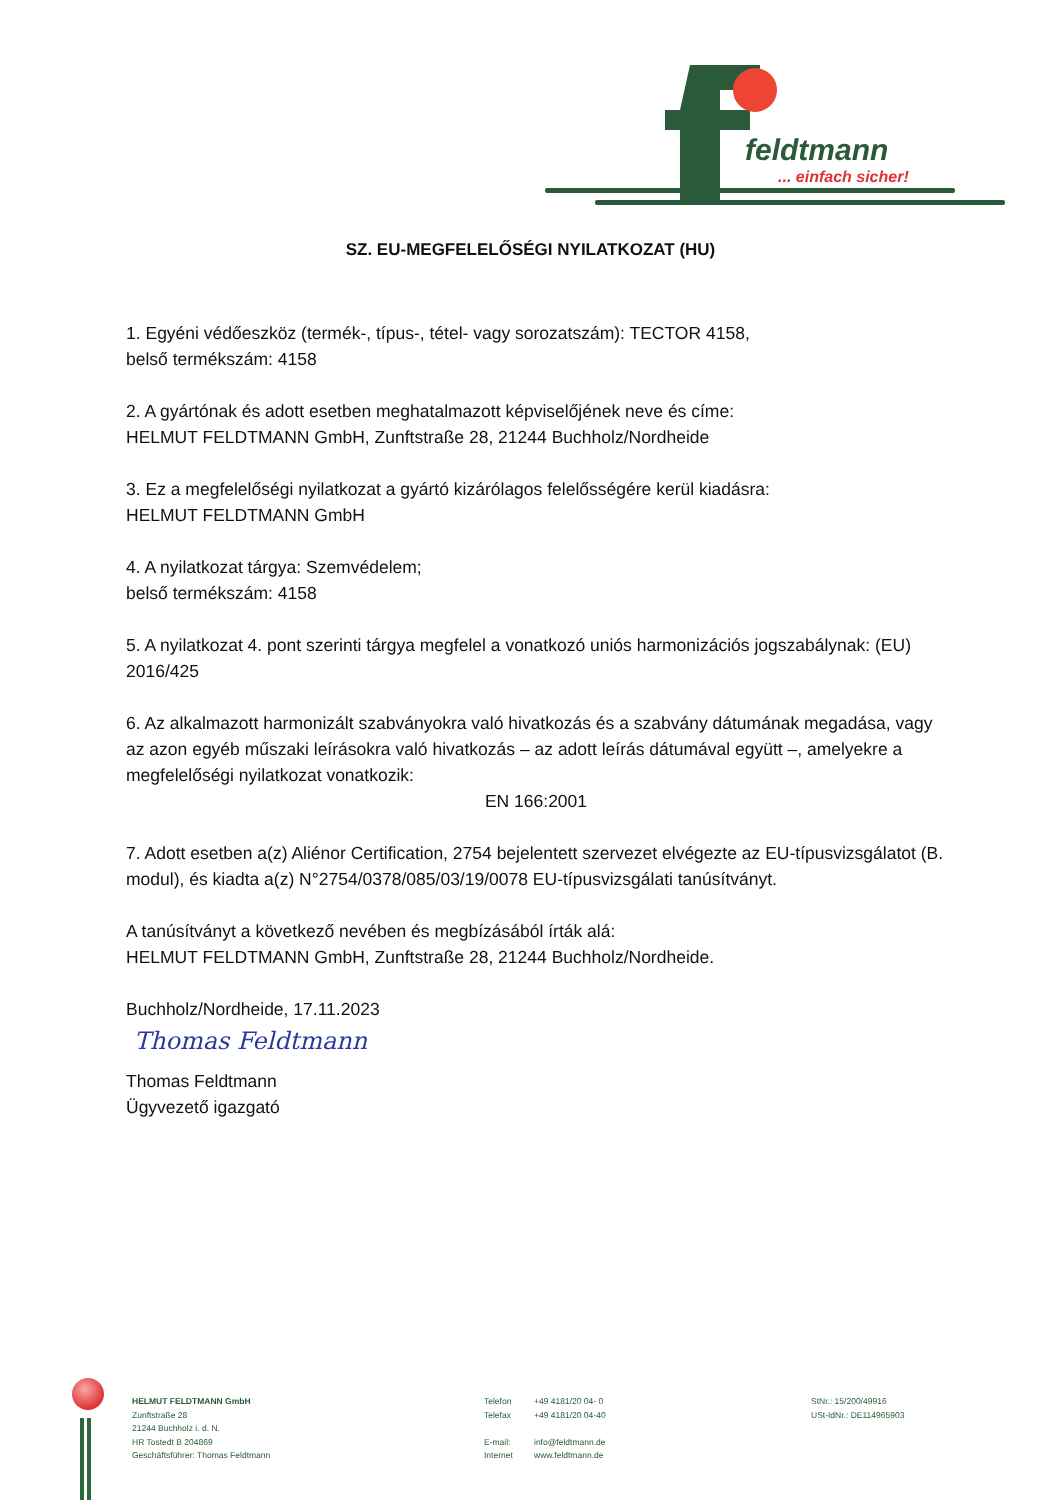feldtmann
... einfach sicher!
SZ. EU-MEGFELELŐSÉGI NYILATKOZAT (HU)
1. Egyéni védőeszköz (termék-, típus-, tétel- vagy sorozatszám): TECTOR 4158,
belső termékszám: 4158
2. A gyártónak és adott esetben meghatalmazott képviselőjének neve és címe:
HELMUT FELDTMANN GmbH, Zunftstraße 28, 21244 Buchholz/Nordheide
3. Ez a megfelelőségi nyilatkozat a gyártó kizárólagos felelősségére kerül kiadásra:
HELMUT FELDTMANN GmbH
4. A nyilatkozat tárgya: Szemvédelem;
belső termékszám: 4158
5. A nyilatkozat 4. pont szerinti tárgya megfelel a vonatkozó uniós harmonizációs jogszabálynak: (EU) 2016/425
6. Az alkalmazott harmonizált szabványokra való hivatkozás és a szabvány dátumának megadása, vagy az azon egyéb műszaki leírásokra való hivatkozás – az adott leírás dátumával együtt –, amelyekre a megfelelőségi nyilatkozat vonatkozik:
EN 166:2001
7. Adott esetben a(z) Aliénor Certification, 2754 bejelentett szervezet elvégezte az EU-típusvizsgálatot (B. modul), és kiadta a(z) N°2754/0378/085/03/19/0078 EU-típusvizsgálati tanúsítványt.
A tanúsítványt a következő nevében és megbízásából írták alá:
HELMUT FELDTMANN GmbH, Zunftstraße 28, 21244 Buchholz/Nordheide.
Buchholz/Nordheide, 17.11.2023
Thomas Feldtmann
Thomas Feldtmann
Ügyvezető igazgató
HELMUT FELDTMANN GmbH
Zunftstraße 28
21244 Buchholz i. d. N.
HR Tostedt B 204869
Geschäftsführer: Thomas Feldtmann
Telefon
Telefax
E-mail:
Internet
+49 4181/20 04- 0
+49 4181/20 04-40
info@feldtmann.de
www.feldtmann.de
StNr.: 15/200/49916
USt-IdNr.: DE114965903